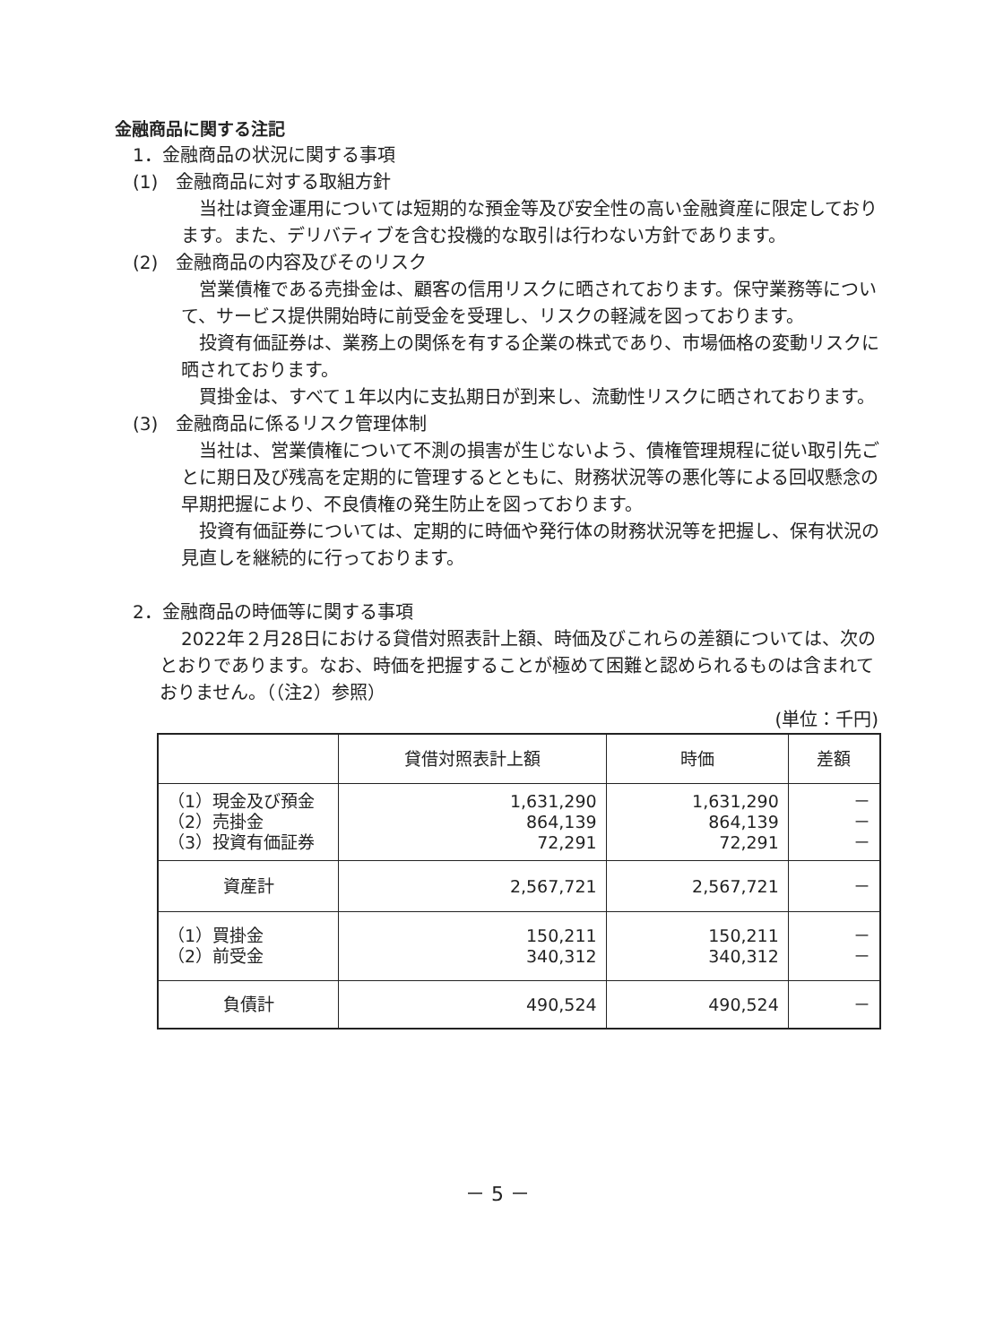金融商品に関する注記
1．金融商品の状況に関する事項
(1)　金融商品に対する取組方針
当社は資金運用については短期的な預金等及び安全性の高い金融資産に限定しております。また、デリバティブを含む投機的な取引は行わない方針であります。
(2)　金融商品の内容及びそのリスク
営業債権である売掛金は、顧客の信用リスクに晒されております。保守業務等について、サービス提供開始時に前受金を受理し、リスクの軽減を図っております。
投資有価証券は、業務上の関係を有する企業の株式であり、市場価格の変動リスクに晒されております。
買掛金は、すべて１年以内に支払期日が到来し、流動性リスクに晒されております。
(3)　金融商品に係るリスク管理体制
当社は、営業債権について不測の損害が生じないよう、債権管理規程に従い取引先ごとに期日及び残高を定期的に管理するとともに、財務状況等の悪化等による回収懸念の早期把握により、不良債権の発生防止を図っております。
投資有価証券については、定期的に時価や発行体の財務状況等を把握し、保有状況の見直しを継続的に行っております。
2．金融商品の時価等に関する事項
2022年２月28日における貸借対照表計上額、時価及びこれらの差額については、次のとおりであります。なお、時価を把握することが極めて困難と認められるものは含まれておりません。（（注2）参照）
(単位：千円)
| | 貸借対照表計上額 | 時価 | 差額 |
| --- | --- | --- | --- |
| （1）現金及び預金 （2）売掛金 （3）投資有価証券 | 1,631,290 864,139 72,291 | 1,631,290 864,139 72,291 | － － － |
| 資産計 | 2,567,721 | 2,567,721 | － |
| （1）買掛金 （2）前受金 | 150,211 340,312 | 150,211 340,312 | － － |
| 負債計 | 490,524 | 490,524 | － |
－ 5 －